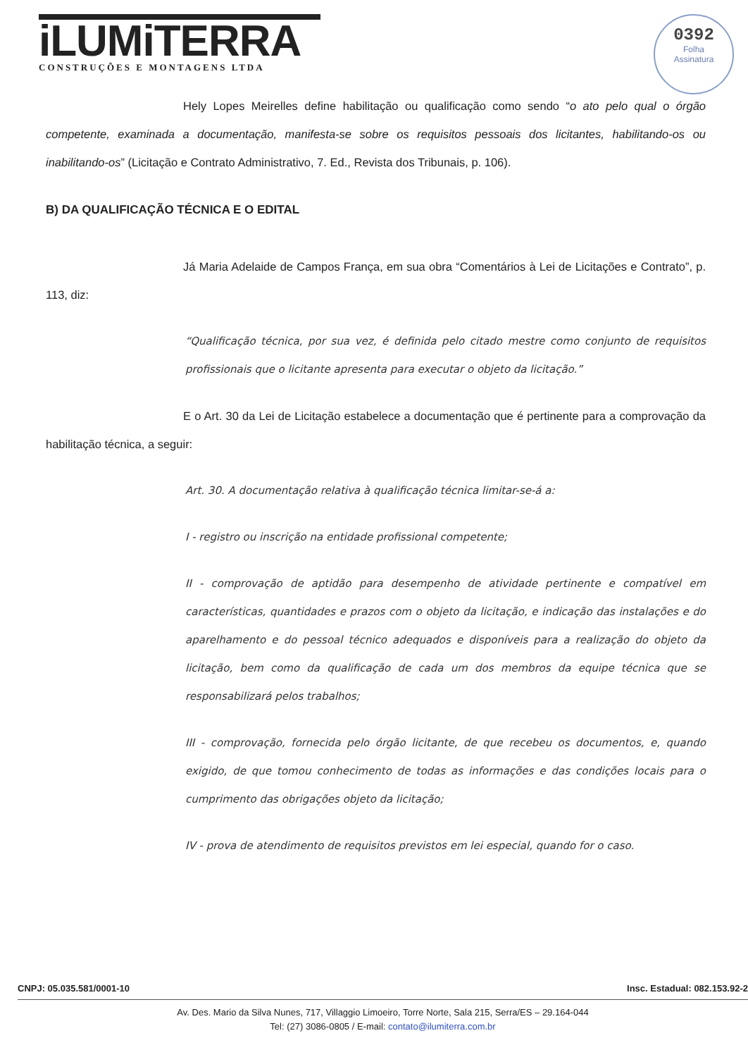iLUMiTERRA
CONSTRUÇÕES E MONTAGENS LTDA
0392
Folha
Assinatura
Hely Lopes Meirelles define habilitação ou qualificação como sendo “o ato pelo qual o órgão competente, examinada a documentação, manifesta-se sobre os requisitos pessoais dos licitantes, habilitando-os ou inabilitando-os” (Licitação e Contrato Administrativo, 7. Ed., Revista dos Tribunais, p. 106).
B) DA QUALIFICAÇÃO TÉCNICA E O EDITAL
Já Maria Adelaide de Campos França, em sua obra “Comentários à Lei de Licitações e Contrato”, p. 113, diz:
“Qualificação técnica, por sua vez, é definida pelo citado mestre como conjunto de requisitos profissionais que o licitante apresenta para executar o objeto da licitação.”
E o Art. 30 da Lei de Licitação estabelece a documentação que é pertinente para a comprovação da habilitação técnica, a seguir:
Art. 30. A documentação relativa à qualificação técnica limitar-se-á a:
I - registro ou inscrição na entidade profissional competente;
II - comprovação de aptidão para desempenho de atividade pertinente e compatível em características, quantidades e prazos com o objeto da licitação, e indicação das instalações e do aparelhamento e do pessoal técnico adequados e disponíveis para a realização do objeto da licitação, bem como da qualificação de cada um dos membros da equipe técnica que se responsabilizará pelos trabalhos;
III - comprovação, fornecida pelo órgão licitante, de que recebeu os documentos, e, quando exigido, de que tomou conhecimento de todas as informações e das condições locais para o cumprimento das obrigações objeto da licitação;
IV - prova de atendimento de requisitos previstos em lei especial, quando for o caso.
CNPJ: 05.035.581/0001-10 Insc. Estadual: 082.153.92-2
Av. Des. Mario da Silva Nunes, 717, Villaggio Limoeiro, Torre Norte, Sala 215, Serra/ES – 29.164-044
Tel: (27) 3086-0805 / E-mail: contato@ilumiterra.com.br